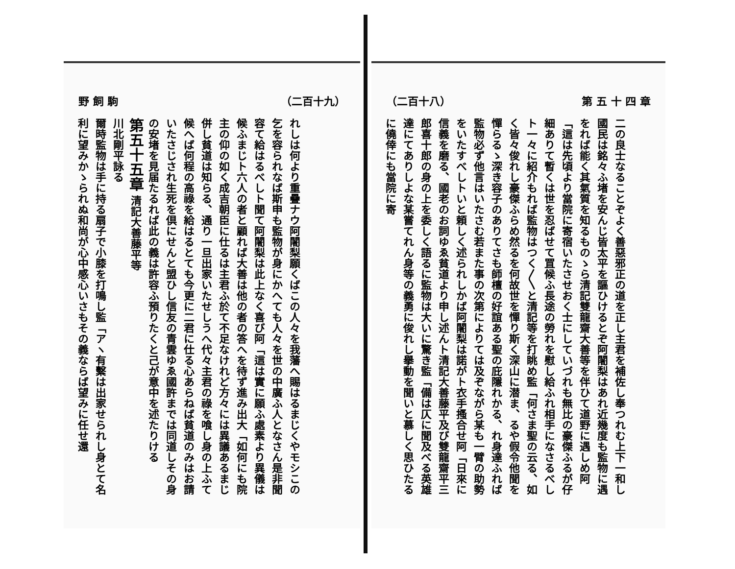（二百十八） 第 五 十 四 章
二の良士なることぞよく善惡邪正の道を正し主君を補佐し奉つれむ上下一和し國民は銘々ふ堵を安んじ皆太平を謳ひけるとぞ阿闍梨はあれ近幾度も監物に遇をれば能く其氣質を知るものゝら清記雙龍齋大善等を伴ひて道野に遇しめ阿「這は先頃より當院に寄宿いたさせおく士にしていづれも無比の豪傑ふるが仔細ありて暫くは世を忍ばせて罝候ふ長途の勞れを慰し給ふれ相手になさるべしト一々に紹介もれば監物はつく〳〵と清記等を打眺め監「何さま聖の云る、如く皆々俊れし豪傑ふらめ然るを何故世を憚り斯く深山に潜ま、るや假令他聞を憚らるゝ深き容子のありてさも師檀の好誼ある聖の庇隱れかる、れ身達ふれば監物必ず他言はいたさむ若また事の次第によりては及ぞながら某も一臂の助勢をいたすべしトいと頼しく述られしかば阿闍梨は諾がト衣手搔合せ阿「日來に信義を磨る、國老のお詞ゆゑ貧道より申し述んト清記大善藤平及び雙龍齋平三郎喜十郎の身の上を委しく語るに監物は大いに驚き監「備は仄に聞及べる英雄達にてありしよな某嘗てれん身等の義勇に俊れし擧動を聞いと慕しく思ひたるに僥倖にも當院に寄
野 飼 駒 （二百十九）
れしは何より重疊ナウ阿闍梨願くばこの人々を我藩へ賜はるまじくやモシこの乞を容られなば斯申も監物が身にかへても人々を世の中廣ふ人となさん是非聞容て給はるべしト聞て阿闍梨は此上なく喜び阿「這は實に願ふ處素より異儀は候ふまじト六人の者と顧れば大善は他の者の答へを待ず進み出大「如何にも院主の仰の如く成吉朝臣に仕るは主君ふ於て不足なけれど方々には異議あるまじ併し貧道は知らる、通り一旦出家いたせしうへ代々主君の祿を喰し身の上ふて候へば何程の高祿を給はるとても今更に二君に仕る心あらねば貧道のみはお請いたさじされ生死を倶にせんと盟ひし信友の青雲ゆゑ國許までは同道しその身の安堵を見届たるれば此の義は許容ふ預りたくと己が意中を述たりける
第五十五章 清記大善藤平等
川北剛平詠る
爾時監物は手に持る扇子で小膝を打鳴し監「アヽ有繫は出家せられし身とて名利に望みかゝられぬ和尚が心中感心いさもその義ならば望みに任せ還